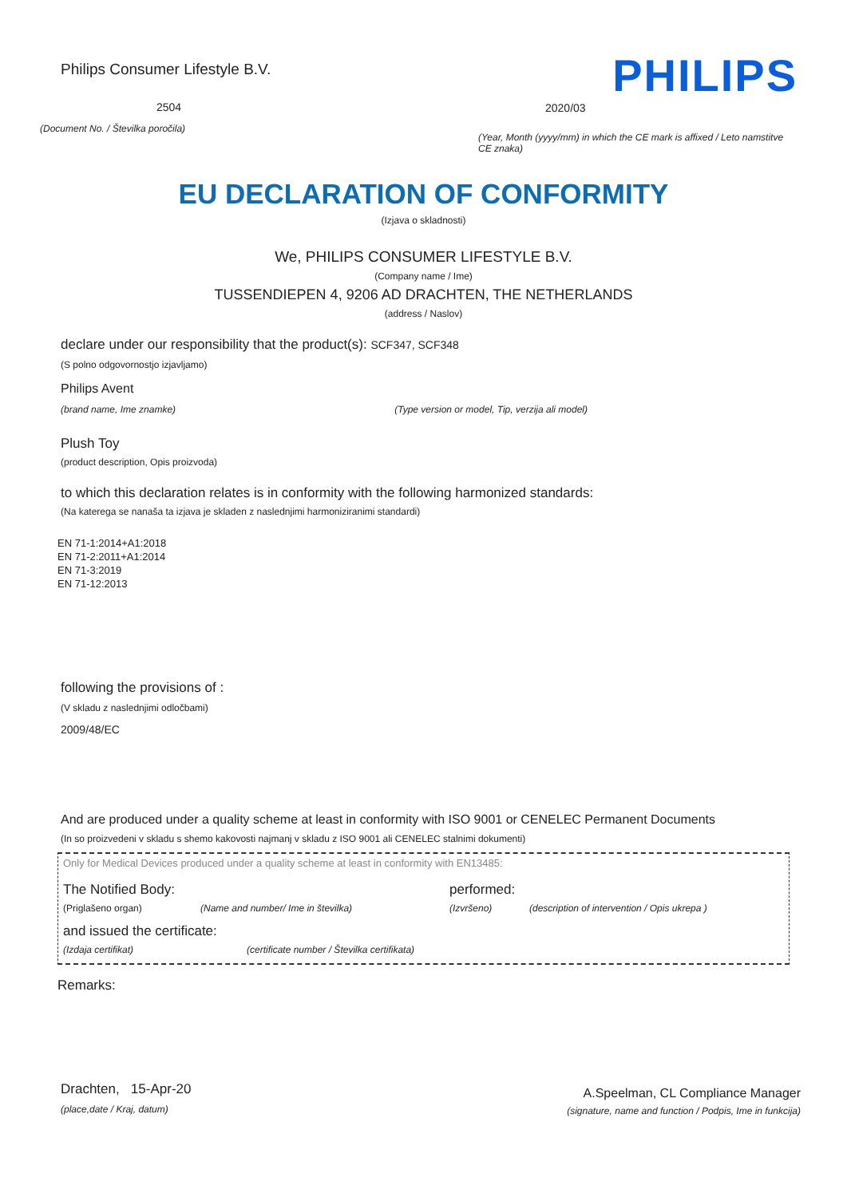Philips Consumer Lifestyle B.V.
2504
(Document No. / Številka poročila)
PHILIPS
2020/03
(Year, Month (yyyy/mm) in which the CE mark is affixed / Leto namstitve CE znaka)
EU DECLARATION OF CONFORMITY
(Izjava o skladnosti)
We, PHILIPS CONSUMER LIFESTYLE B.V.
(Company name / Ime)
TUSSENDIEPEN 4, 9206 AD DRACHTEN, THE NETHERLANDS
(address / Naslov)
declare under our responsibility that the product(s): SCF347, SCF348
(S polno odgovornostjo izjavljamo)
Philips Avent
(brand name, Ime znamke) (Type version or model, Tip, verzija ali model)
Plush Toy
(product description, Opis proizvoda)
to which this declaration relates is in conformity with the following harmonized standards:
(Na katerega se nanaša ta izjava je skladen z naslednjimi harmoniziranimi standardi)
EN 71-1:2014+A1:2018
EN 71-2:2011+A1:2014
EN 71-3:2019
EN 71-12:2013
following the provisions of :
(V skladu z naslednjimi odločbami)
2009/48/EC
And are produced under a quality scheme at least in conformity with ISO 9001 or CENELEC Permanent Documents
(In so proizvedeni v skladu s shemo kakovosti najmanj v skladu z ISO 9001 ali CENELEC stalnimi dokumenti)
Only for Medical Devices produced under a quality scheme at least in conformity with EN13485:
The Notified Body: performed:
(Priglašeno organ) (Name and number/ Ime in številka) (Izvršeno) (description of intervention / Opis ukrepa )
and issued the certificate:
(Izdaja certifikat) (certificate number / Številka certifikata)
Remarks:
Drachten, 15-Apr-20
(place,date / Kraj, datum)
A.Speelman, CL Compliance Manager
(signature, name and function / Podpis, Ime in funkcija)